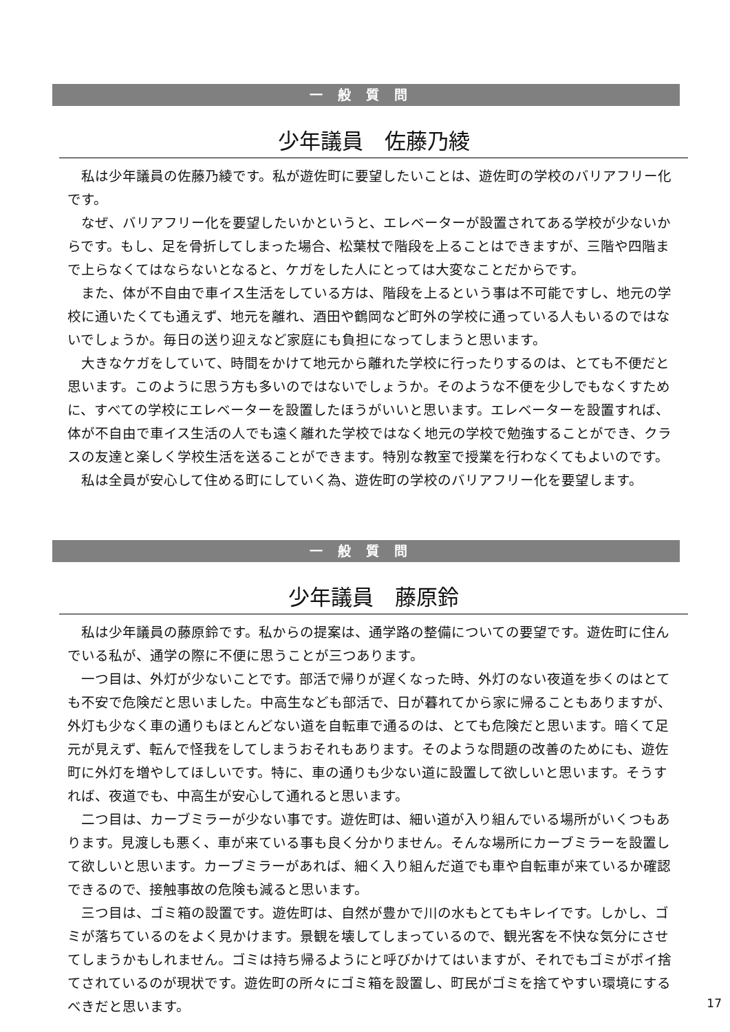一般質問
少年議員　佐藤乃綾
私は少年議員の佐藤乃綾です。私が遊佐町に要望したいことは、遊佐町の学校のバリアフリー化です。
なぜ、バリアフリー化を要望したいかというと、エレベーターが設置されてある学校が少ないからです。もし、足を骨折してしまった場合、松葉杖で階段を上ることはできますが、三階や四階まで上らなくてはならないとなると、ケガをした人にとっては大変なことだからです。
また、体が不自由で車イス生活をしている方は、階段を上るという事は不可能ですし、地元の学校に通いたくても通えず、地元を離れ、酒田や鶴岡など町外の学校に通っている人もいるのではないでしょうか。毎日の送り迎えなど家庭にも負担になってしまうと思います。
大きなケガをしていて、時間をかけて地元から離れた学校に行ったりするのは、とても不便だと思います。このように思う方も多いのではないでしょうか。そのような不便を少しでもなくすために、すべての学校にエレベーターを設置したほうがいいと思います。エレベーターを設置すれば、体が不自由で車イス生活の人でも遠く離れた学校ではなく地元の学校で勉強することができ、クラスの友達と楽しく学校生活を送ることができます。特別な教室で授業を行わなくてもよいのです。
私は全員が安心して住める町にしていく為、遊佐町の学校のバリアフリー化を要望します。
一般質問
少年議員　藤原鈴
私は少年議員の藤原鈴です。私からの提案は、通学路の整備についての要望です。遊佐町に住んでいる私が、通学の際に不便に思うことが三つあります。
一つ目は、外灯が少ないことです。部活で帰りが遅くなった時、外灯のない夜道を歩くのはとても不安で危険だと思いました。中高生なども部活で、日が暮れてから家に帰ることもありますが、外灯も少なく車の通りもほとんどない道を自転車で通るのは、とても危険だと思います。暗くて足元が見えず、転んで怪我をしてしまうおそれもあります。そのような問題の改善のためにも、遊佐町に外灯を増やしてほしいです。特に、車の通りも少ない道に設置して欲しいと思います。そうすれば、夜道でも、中高生が安心して通れると思います。
二つ目は、カーブミラーが少ない事です。遊佐町は、細い道が入り組んでいる場所がいくつもあります。見渡しも悪く、車が来ている事も良く分かりません。そんな場所にカーブミラーを設置して欲しいと思います。カーブミラーがあれば、細く入り組んだ道でも車や自転車が来ているか確認できるので、接触事故の危険も減ると思います。
三つ目は、ゴミ箱の設置です。遊佐町は、自然が豊かで川の水もとてもキレイです。しかし、ゴミが落ちているのをよく見かけます。景観を壊してしまっているので、観光客を不快な気分にさせてしまうかもしれません。ゴミは持ち帰るようにと呼びかけてはいますが、それでもゴミがポイ捨てされているのが現状です。遊佐町の所々にゴミ箱を設置し、町民がゴミを捨てやすい環境にするべきだと思います。
17